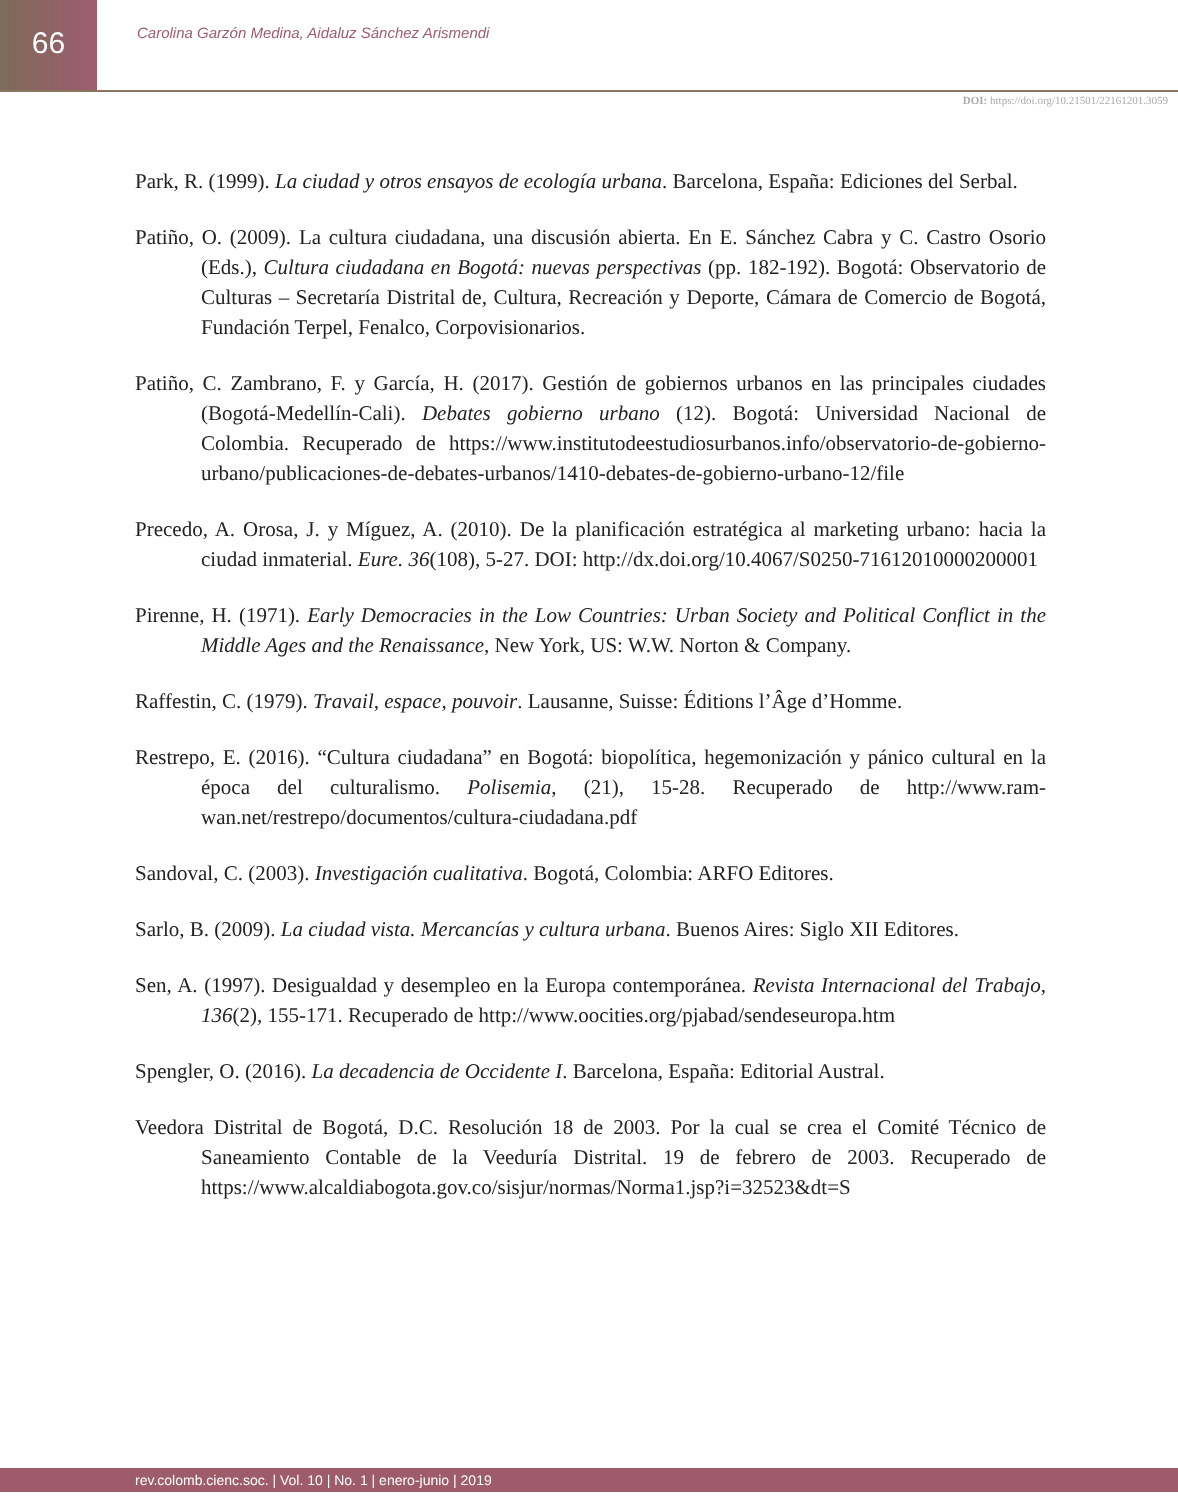66
Carolina Garzón Medina, Aidaluz Sánchez Arismendi
DOI: https://doi.org/10.21501/22161201.3059
Park, R. (1999). La ciudad y otros ensayos de ecología urbana. Barcelona, España: Ediciones del Serbal.
Patiño, O. (2009). La cultura ciudadana, una discusión abierta. En E. Sánchez Cabra y C. Castro Osorio (Eds.), Cultura ciudadana en Bogotá: nuevas perspectivas (pp. 182-192). Bogotá: Observatorio de Culturas – Secretaría Distrital de, Cultura, Recreación y Deporte, Cámara de Comercio de Bogotá, Fundación Terpel, Fenalco, Corpovisionarios.
Patiño, C. Zambrano, F. y García, H. (2017). Gestión de gobiernos urbanos en las principales ciudades (Bogotá-Medellín-Cali). Debates gobierno urbano (12). Bogotá: Universidad Nacional de Colombia. Recuperado de https://www.institutodeestudiosurbanos.info/observatorio-de-gobierno-urbano/publicaciones-de-debates-urbanos/1410-debates-de-gobierno-urbano-12/file
Precedo, A. Orosa, J. y Míguez, A. (2010). De la planificación estratégica al marketing urbano: hacia la ciudad inmaterial. Eure. 36(108), 5-27. DOI: http://dx.doi.org/10.4067/S0250-71612010000200001
Pirenne, H. (1971). Early Democracies in the Low Countries: Urban Society and Political Conflict in the Middle Ages and the Renaissance, New York, US: W.W. Norton & Company.
Raffestin, C. (1979). Travail, espace, pouvoir. Lausanne, Suisse: Éditions l’Âge d’Homme.
Restrepo, E. (2016). “Cultura ciudadana” en Bogotá: biopolítica, hegemonización y pánico cultural en la época del culturalismo. Polisemia, (21), 15-28. Recuperado de http://www.ram-wan.net/restrepo/documentos/cultura-ciudadana.pdf
Sandoval, C. (2003). Investigación cualitativa. Bogotá, Colombia: ARFO Editores.
Sarlo, B. (2009). La ciudad vista. Mercancías y cultura urbana. Buenos Aires: Siglo XII Editores.
Sen, A. (1997). Desigualdad y desempleo en la Europa contemporánea. Revista Internacional del Trabajo, 136(2), 155-171. Recuperado de http://www.oocities.org/pjabad/sendeseuropa.htm
Spengler, O. (2016). La decadencia de Occidente I. Barcelona, España: Editorial Austral.
Veedora Distrital de Bogotá, D.C. Resolución 18 de 2003. Por la cual se crea el Comité Técnico de Saneamiento Contable de la Veeduría Distrital. 19 de febrero de 2003. Recuperado de https://www.alcaldiabogota.gov.co/sisjur/normas/Norma1.jsp?i=32523&dt=S
rev.colomb.cienc.soc. | Vol. 10 | No. 1 | enero-junio | 2019